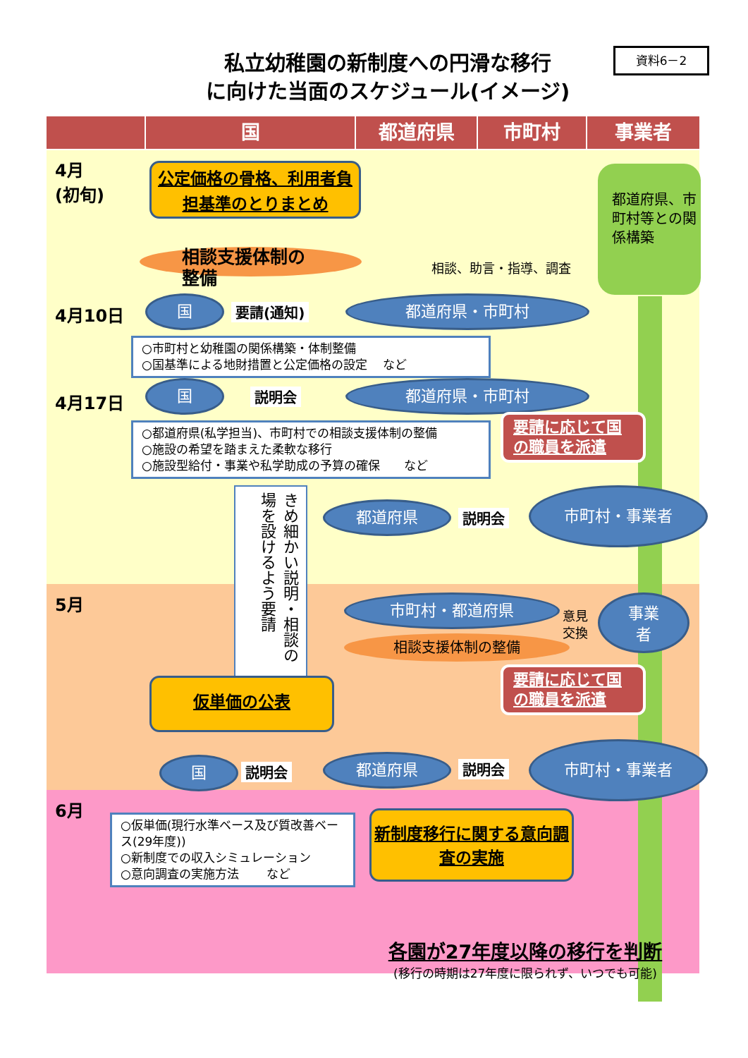私立幼稚園の新制度への円滑な移行
に向けた当面のスケジュール(イメージ)
資料6－2
国 都道府県 市町村 事業者
都道府県、市町村等との関係構築
4月
(初旬)
4月10日
4月17日
5月
6月
公定価格の骨格、利用者負担基準のとりまとめ
相談支援体制の
整備
相談、助言・指導、調査
国 要請(通知) 都道府県・市町村
○市町村と幼稚園の関係構築・体制整備
○国基準による地財措置と公定価格の設定　 など
国 説明会 都道府県・市町村
○都道府県(私学担当)、市町村での相談支援体制の整備
○施設の希望を踏まえた柔軟な移行
○施設型給付・事業や私学助成の予算の確保　　など
要請に応じて国の職員を派遣
きめ細かい説明・相談の場を設けるよう要請
都道府県 説明会
市町村・事業者
市町村・都道府県
意見
交換
事業
者
相談支援体制の整備
仮単価の公表
要請に応じて国の職員を派遣
国 説明会 都道府県 説明会
市町村・事業者
○仮単価(現行水準ベース及び質改善ベース(29年度))
○新制度での収入シミュレーション
○意向調査の実施方法　　 など
新制度移行に関する意向調査の実施
各園が27年度以降の移行を判断
(移行の時期は27年度に限られず、いつでも可能)